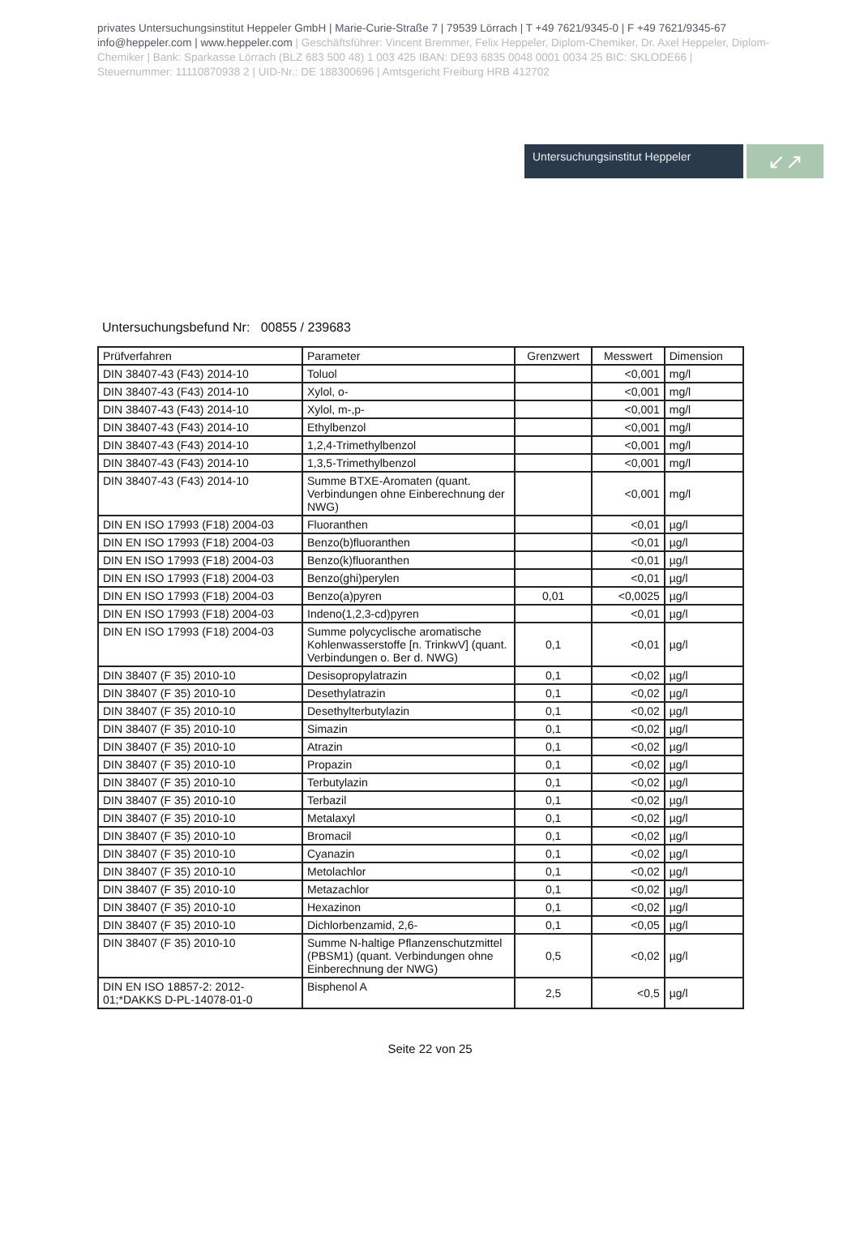privates Untersuchungsinstitut Heppeler GmbH | Marie-Curie-Straße 7 | 79539 Lörrach | T +49 7621/9345-0 | F +49 7621/9345-67 info@heppeler.com | www.heppeler.com | Geschäftsführer: Vincent Bremmer, Felix Heppeler, Diplom-Chemiker, Dr. Axel Heppeler, Diplom-Chemiker | Bank: Sparkasse Lörrach (BLZ 683 500 48) 1 003 425 IBAN: DE93 6835 0048 0001 0034 25 BIC: SKLODE66 | Steuernummer: 11110870938 2 | UID-Nr.: DE 188300696 | Amtsgericht Freiburg HRB 412702
Untersuchungsinstitut Heppeler
↙↗
Untersuchungsbefund Nr: 00855 / 239683
| Prüfverfahren | Parameter | Grenzwert | Messwert | Dimension |
| --- | --- | --- | --- | --- |
| DIN 38407-43 (F43) 2014-10 | Toluol | | <0,001 | mg/l |
| DIN 38407-43 (F43) 2014-10 | Xylol, o- | | <0,001 | mg/l |
| DIN 38407-43 (F43) 2014-10 | Xylol, m-,p- | | <0,001 | mg/l |
| DIN 38407-43 (F43) 2014-10 | Ethylbenzol | | <0,001 | mg/l |
| DIN 38407-43 (F43) 2014-10 | 1,2,4-Trimethylbenzol | | <0,001 | mg/l |
| DIN 38407-43 (F43) 2014-10 | 1,3,5-Trimethylbenzol | | <0,001 | mg/l |
| DIN 38407-43 (F43) 2014-10 | Summe BTXE-Aromaten (quant. Verbindungen ohne Einberechnung der NWG) | | <0,001 | mg/l |
| DIN EN ISO 17993 (F18) 2004-03 | Fluoranthen | | <0,01 | µg/l |
| DIN EN ISO 17993 (F18) 2004-03 | Benzo(b)fluoranthen | | <0,01 | µg/l |
| DIN EN ISO 17993 (F18) 2004-03 | Benzo(k)fluoranthen | | <0,01 | µg/l |
| DIN EN ISO 17993 (F18) 2004-03 | Benzo(ghi)perylen | | <0,01 | µg/l |
| DIN EN ISO 17993 (F18) 2004-03 | Benzo(a)pyren | 0,01 | <0,0025 | µg/l |
| DIN EN ISO 17993 (F18) 2004-03 | Indeno(1,2,3-cd)pyren | | <0,01 | µg/l |
| DIN EN ISO 17993 (F18) 2004-03 | Summe polycyclische aromatische Kohlenwasserstoffe [n. TrinkwV] (quant. Verbindungen o. Ber d. NWG) | 0,1 | <0,01 | µg/l |
| DIN 38407 (F 35) 2010-10 | Desisopropylatrazin | 0,1 | <0,02 | µg/l |
| DIN 38407 (F 35) 2010-10 | Desethylatrazin | 0,1 | <0,02 | µg/l |
| DIN 38407 (F 35) 2010-10 | Desethylterbutylazin | 0,1 | <0,02 | µg/l |
| DIN 38407 (F 35) 2010-10 | Simazin | 0,1 | <0,02 | µg/l |
| DIN 38407 (F 35) 2010-10 | Atrazin | 0,1 | <0,02 | µg/l |
| DIN 38407 (F 35) 2010-10 | Propazin | 0,1 | <0,02 | µg/l |
| DIN 38407 (F 35) 2010-10 | Terbutylazin | 0,1 | <0,02 | µg/l |
| DIN 38407 (F 35) 2010-10 | Terbazil | 0,1 | <0,02 | µg/l |
| DIN 38407 (F 35) 2010-10 | Metalaxyl | 0,1 | <0,02 | µg/l |
| DIN 38407 (F 35) 2010-10 | Bromacil | 0,1 | <0,02 | µg/l |
| DIN 38407 (F 35) 2010-10 | Cyanazin | 0,1 | <0,02 | µg/l |
| DIN 38407 (F 35) 2010-10 | Metolachlor | 0,1 | <0,02 | µg/l |
| DIN 38407 (F 35) 2010-10 | Metazachlor | 0,1 | <0,02 | µg/l |
| DIN 38407 (F 35) 2010-10 | Hexazinon | 0,1 | <0,02 | µg/l |
| DIN 38407 (F 35) 2010-10 | Dichlorbenzamid, 2,6- | 0,1 | <0,05 | µg/l |
| DIN 38407 (F 35) 2010-10 | Summe N-haltige Pflanzenschutzmittel (PBSM1) (quant. Verbindungen ohne Einberechnung der NWG) | 0,5 | <0,02 | µg/l |
| DIN EN ISO 18857-2: 2012-01;*DAKKS D-PL-14078-01-0 | Bisphenol A | 2,5 | <0,5 | µg/l |
Seite 22 von 25